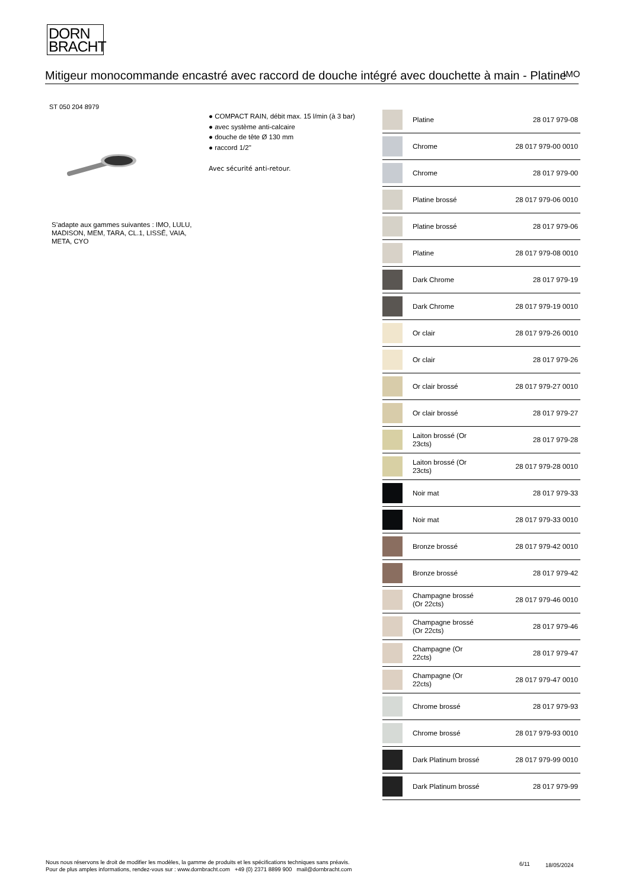DORN
BRACHT
Mitigeur monocommande encastré avec raccord de douche intégré avec douchette à main - Platine
IMO
ST 050 204 8979
● COMPACT RAIN, débit max. 15 l/min (à 3 bar)
● avec système anti-calcaire
● douche de tête Ø 130 mm
● raccord 1/2"
Avec sécurité anti-retour.
S’adapte aux gammes suivantes : IMO, LULU, MADISON, MEM, TARA, CL.1, LISSÉ, VAIA, META, CYO
| | Platine | 28 017 979-08 |
| | Chrome | 28 017 979-00 0010 |
| | Chrome | 28 017 979-00 |
| | Platine brossé | 28 017 979-06 0010 |
| | Platine brossé | 28 017 979-06 |
| | Platine | 28 017 979-08 0010 |
| | Dark Chrome | 28 017 979-19 |
| | Dark Chrome | 28 017 979-19 0010 |
| | Or clair | 28 017 979-26 0010 |
| | Or clair | 28 017 979-26 |
| | Or clair brossé | 28 017 979-27 0010 |
| | Or clair brossé | 28 017 979-27 |
| | Laiton brossé (Or 23cts) | 28 017 979-28 |
| | Laiton brossé (Or 23cts) | 28 017 979-28 0010 |
| | Noir mat | 28 017 979-33 |
| | Noir mat | 28 017 979-33 0010 |
| | Bronze brossé | 28 017 979-42 0010 |
| | Bronze brossé | 28 017 979-42 |
| | Champagne brossé (Or 22cts) | 28 017 979-46 0010 |
| | Champagne brossé (Or 22cts) | 28 017 979-46 |
| | Champagne (Or 22cts) | 28 017 979-47 |
| | Champagne (Or 22cts) | 28 017 979-47 0010 |
| | Chrome brossé | 28 017 979-93 |
| | Chrome brossé | 28 017 979-93 0010 |
| | Dark Platinum brossé | 28 017 979-99 0010 |
| | Dark Platinum brossé | 28 017 979-99 |
Nous nous réservons le droit de modifier les modèles, la gamme de produits et les spécifications techniques sans préavis.
Pour de plus amples informations, rendez-vous sur : www.dornbracht.com +49 (0) 2371 8899 900 mail@dornbracht.com
6/11 18/05/2024